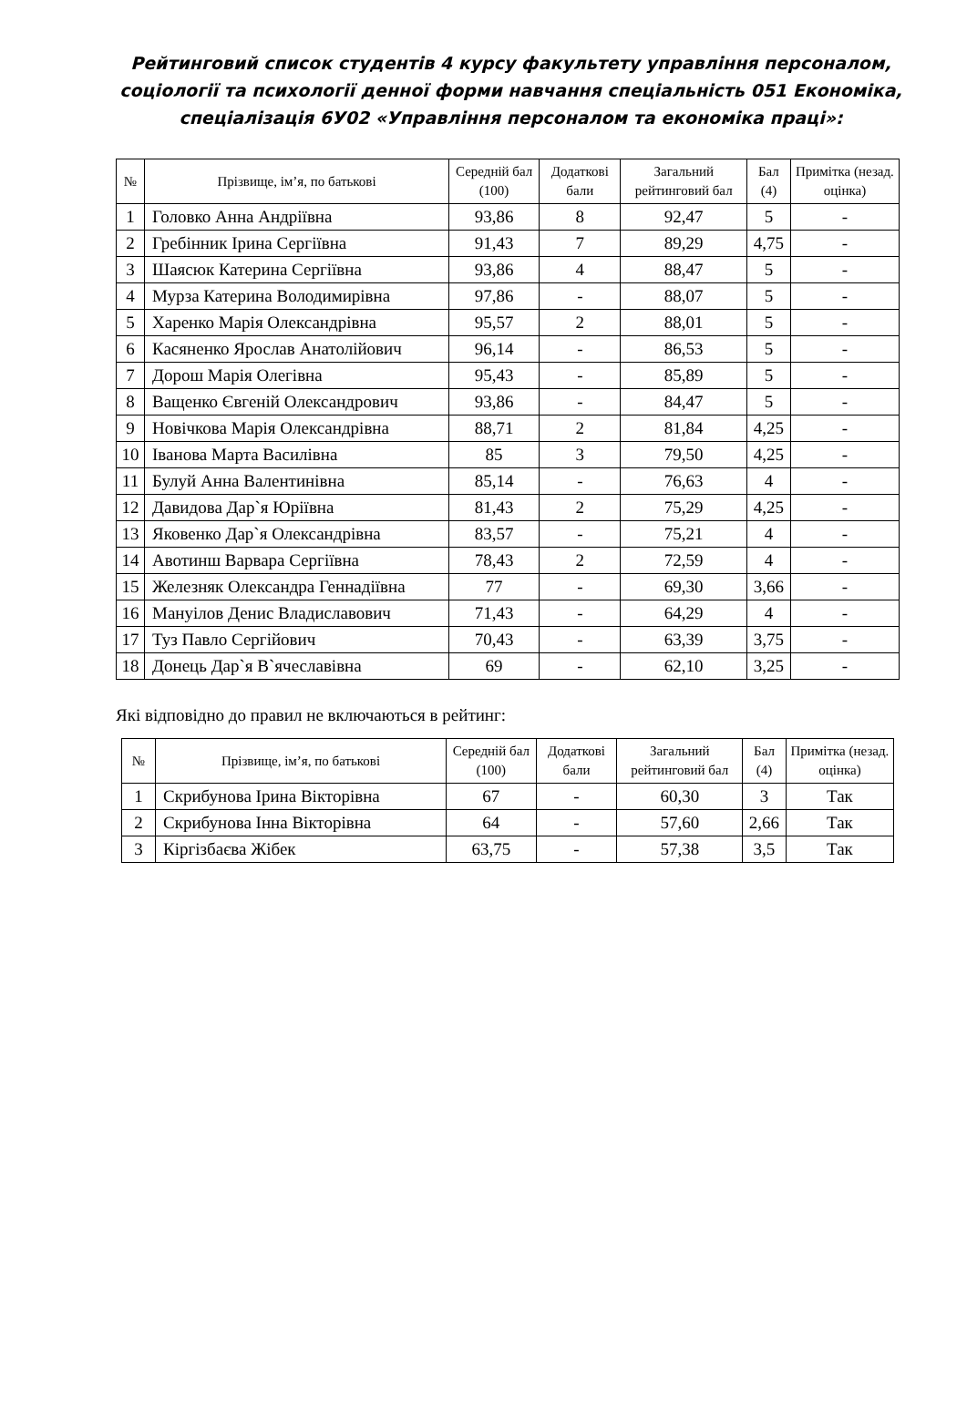Рейтинговий список студентів 4 курсу факультету управління персоналом, соціології та психології денної форми навчання спеціальність 051 Економіка, спеціалізація 6У02 «Управління персоналом та економіка праці»:
| № | Прізвище, ім’я, по батькові | Середній бал (100) | Додаткові бали | Загальний рейтинговий бал | Бал (4) | Примітка (незад. оцінка) |
| --- | --- | --- | --- | --- | --- | --- |
| 1 | Головко Анна Андріївна | 93,86 | 8 | 92,47 | 5 | - |
| 2 | Гребінник Ірина Сергіївна | 91,43 | 7 | 89,29 | 4,75 | - |
| 3 | Шаясюк Катерина Сергіївна | 93,86 | 4 | 88,47 | 5 | - |
| 4 | Мурза Катерина Володимирівна | 97,86 | - | 88,07 | 5 | - |
| 5 | Харенко Марія Олександрівна | 95,57 | 2 | 88,01 | 5 | - |
| 6 | Касяненко Ярослав Анатолійович | 96,14 | - | 86,53 | 5 | - |
| 7 | Дорош Марія Олегівна | 95,43 | - | 85,89 | 5 | - |
| 8 | Ващенко Євгеній Олександрович | 93,86 | - | 84,47 | 5 | - |
| 9 | Новічкова Марія Олександрівна | 88,71 | 2 | 81,84 | 4,25 | - |
| 10 | Іванова Марта Василівна | 85 | 3 | 79,50 | 4,25 | - |
| 11 | Булуй Анна Валентинівна | 85,14 | - | 76,63 | 4 | - |
| 12 | Давидова Дар`я Юріївна | 81,43 | 2 | 75,29 | 4,25 | - |
| 13 | Яковенко Дар`я Олександрівна | 83,57 | - | 75,21 | 4 | - |
| 14 | Авотинш Варвара Сергіївна | 78,43 | 2 | 72,59 | 4 | - |
| 15 | Железняк Олександра Геннадіївна | 77 | - | 69,30 | 3,66 | - |
| 16 | Мануілов Денис Владиславович | 71,43 | - | 64,29 | 4 | - |
| 17 | Туз Павло Сергійович | 70,43 | - | 63,39 | 3,75 | - |
| 18 | Донець Дар`я В`ячеславівна | 69 | - | 62,10 | 3,25 | - |
Які відповідно до правил не включаються в рейтинг:
| № | Прізвище, ім’я, по батькові | Середній бал (100) | Додаткові бали | Загальний рейтинговий бал | Бал (4) | Примітка (незад. оцінка) |
| --- | --- | --- | --- | --- | --- | --- |
| 1 | Скрибунова Ірина Вікторівна | 67 | - | 60,30 | 3 | Так |
| 2 | Скрибунова Інна Вікторівна | 64 | - | 57,60 | 2,66 | Так |
| 3 | Кіргізбаєва Жібек | 63,75 | - | 57,38 | 3,5 | Так |